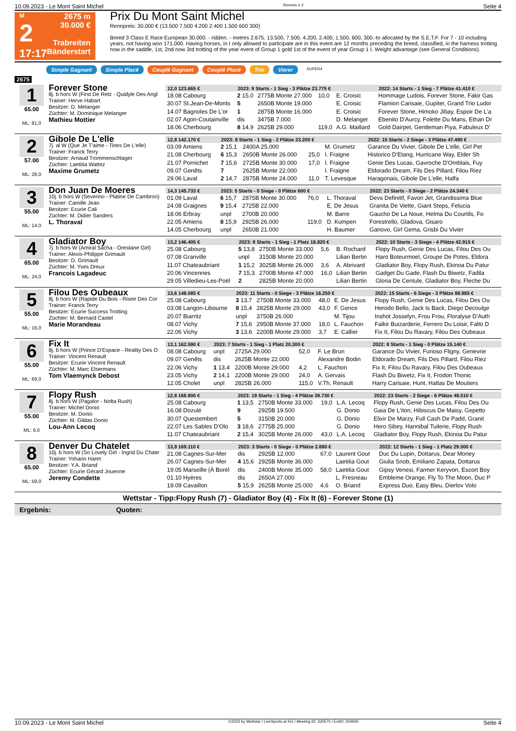10.09.2023 - Le Mont Saint Michel Rennen # 2 Seite 4
M
2
17:17
2675 m
30.000 €
Trabreiten
Bänderstart
Prix Du Mont Saint Michel
Rennpreis: 30.000 € (13.500 7.500 4.200 2.400 1.500 600 300)
Breed 3 Class E Race European 30.000. - ridden. - metres 2.675. 13.500, 7.500, 4.200, 2.400, 1.500, 600, 300.-to allocated by the S.E.T.F. For 7 - 10 including years, not having won 171.000. Having horses, in I only allowed to participate are in this event are 12 months preceding the breed, classified, in the harness trotting now in the saddle, 1st, 2nd now 3rd trotting of the year event of Group 1 gold 1st of the event of year Group 1 I. Weight advantage (see General Conditions).
Simple Gagnant Simple Placé Couplé Gagnant Couplé Placé Trio Vierer SUPER4
2675
1
65.00
ML: 81,0
Forever Stone
8j. b hors W (First De Retz - Quidyle Des Angl
Trainer: Herve Habart
Besitzer: D. Melanger
Züchter: M. Dominique Melanger
Mathieu Mottier
| 12,0 123.665 € | 2023: 9 Starts - 1 Sieg - 3 Plätze 23.775 € | | | | | 2022: 14 Starts - 1 Sieg - 7 Plätze 41.410 € |
| --- | --- | --- | --- | --- | --- | --- |
| 18.08 Cabourg | 2 15,0 | 2775B Monte 27.000 | 10,0 | E. Croisic | | Hommage Ludois, Forever Stone, Fakir Gas |
| 30.07 St.Jean-De-Monts | 5 | 2650B Monte 19.000 | | E. Croisic | | Flamion Carisaie, Gupiter, Grand Trio Ludoi |
| 14.07 Bagnoles De L'or | 1 | 2875B Monte 16.000 | | E. Croisic | | Forever Stone, Himoko Jibay, Espoir De L'a |
| 02.07 Agon-Coutainville | dis | 3475B 7.000 | | D. Melanger | | Ebenito D'Aurcy, Folette Du Mans, Ethan Dr |
| 18.06 Cherbourg | 8 14,9 | 2625B 29.000 | 119,0 | A.G. Maillard | | Gold Dairpet, Gentleman Piya, Fabuleux D' |
2
57.00
ML: 28,0
Gibole De L'elle
7j. al W (Que Je T'aime - Tines De L'elle)
Trainer: Franck Terry
Besitzer: Arnaud Trommenschlager
Züchter: Laetitia Wattez
Maxime Grumetz
| 12,8 142.170 € | 2023: 8 Starts - 1 Sieg - 2 Plätze 23.200 € | | | | | 2022: 15 Starts - 2 Siege - 3 Plätze 47.490 € |
| --- | --- | --- | --- | --- | --- | --- |
| 03.09 Amiens | 2 15,1 | 2400A 25.000 | | M. Grumetz | | Garance Du Vivier, Gibole De L'elle, Girl Pet |
| 21.08 Cherbourg | 6 15,3 | 2650B Monte 26.000 | 25,0 | I. Fraigne | | Historico D'Etang, Hurricane Way, Elder Sh |
| 21.07 Pornichet | 7 15,6 | 2725B Monte 30.000 | 17,0 | I. Fraigne | | Genie Des Lucas, Gavroche D'Omblais, Fuy |
| 09.07 Genêts | 7 | 2625B Monte 22.000 | | I. Fraigne | | Eldorado Dream, Fils Des Pillard, Filou Riez |
| 29.06 Laval | 2 14,7 | 2875B Monte 24.000 | 11,0 | T. Levesque | | Haragonais, Gibole De L'elle, Halfa |
3
55.00
ML: 14,0
Don Juan De Moeres
10j. b hors W (Severino - Platine De Cambron)
Trainer: Camille Jean
Besitzer: Ecurie Cali
Züchter: M. Didier Sanders
L. Thoraval
| 14,3 145.733 € | 2023: 5 Starts - 0 Siege - 0 Plätze 600 € | | | | | 2022: 23 Starts - 0 Siege - 2 Plätze 24.340 € |
| --- | --- | --- | --- | --- | --- | --- |
| 01.09 Laval | 6 15,7 | 2875B Monte 30.000 | 76,0 | L. Thoraval | | Devs Definitif, Favori Jet, Grandissima Blue |
| 24.08 Graignes | 9 15,4 | 2725B 22.000 | | E. De Jesus | | Granita De Viette, Giant Steps, Felucia |
| 18.06 Erbray | unpl | 2700B 20.000 | | M. Barre | | Gaucho De La Noue, Helma Du Courtils, Fo |
| 22.05 Amiens | 8 15,9 | 2925B 26.000 | 119,0 | D. Kumpen | | Forestrello, Gladova, Gisaro |
| 14.05 Cherbourg | unpl | 2650B 21.000 | | H. Baumer | | Ganovo, Girl Gema, Grisbi Du Vivier |
4
65.00
ML: 24,0
Gladiator Boy
7j. b hors W (Amiral Sacha - Orestane Girl)
Trainer: Alexis-Philippe Grimault
Besitzer: D. Grimault
Züchter: M. Yves Dreux
Francois Lagadeuc
| 13,2 146.405 € | 2023: 8 Starts - 1 Sieg - 1 Platz 18.820 € | | | | | 2022: 10 Starts - 3 Siege - 4 Plätze 42.915 € |
| --- | --- | --- | --- | --- | --- | --- |
| 25.08 Cabourg | 5 13,8 | 2750B Monte 33.000 | 5,6 | B. Rochard | | Flopy Rush, Genie Des Lucas, Filou Des Ou |
| 07.08 Granville | unpl | 3150B Monte 20.000 | | Lilian Bertin | | Haro Boteurmoel, Groupe De Potes, Eldora |
| 11.07 Chateaubriant | 1 15,2 | 3025B Monte 26.000 | 3,6 | A. Abrivard | | Gladiator Boy, Flopy Rush, Ekinoa Du Patur |
| 20.06 Vincennes | 7 15,3 | 2700B Monte 47.000 | 16,0 | Lilian Bertin | | Gadget Du Gade, Flash Du Biwetz, Fadila |
| 29.05 Villedieu-Les-Poël | 2 | 2825B Monte 20.000 | | Lilian Bertin | | Gloria De Centule, Gladiator Boy, Fleche Du |
5
55.00
ML: 16,0
Filou Des Oubeaux
8j. b hors W (Rapide Du Bois - Risee Des Cor
Trainer: Franck Terry
Besitzer: Ecurie Success Trotting
Züchter: M. Bernard Castel
Marie Morandeau
| 13,6 148.085 € | 2023: 11 Starts - 0 Siege - 3 Plätze 16.250 € | | | | | 2022: 15 Starts - 6 Siege - 3 Plätze 88.985 € |
| --- | --- | --- | --- | --- | --- | --- |
| 25.08 Cabourg | 3 13,7 | 2750B Monte 33.000 | 48,0 | E. De Jesus | | Flopy Rush, Genie Des Lucas, Filou Des Ou |
| 03.08 Langon-Libourne | 8 15,4 | 2825B Monte 29.000 | 43,0 | F. Gence | | Herodo Bello, Jack Is Back, Diego Decoulge |
| 20.07 Biarritz | unpl | 3750B 26.000 | | M. Tijou | | Inshot Josselyn, Frou Frou, Floralyse D'Auth |
| 08.07 Vichy | 7 15,6 | 2950B Monte 37.000 | 18,0 | L. Fauchon | | Falkir Buizarderie, Ferrero Du Loisir, Falto D |
| 22.06 Vichy | 3 13,6 | 2200B Monte 29.000 | 3,7 | E. Callier | | Fix It, Filou Du Ravary, Filou Des Oubeaux |
6
55.00
ML: 69,0
Fix It
8j. b hors W (Prince D'Espace - Reality Des O
Trainer: Vincent Renault
Besitzer: Ecurie Vincent Renault
Züchter: M. Marc Elsermans
Tom Vlaemynck Debost
| 13,1 162.590 € | 2023: 7 Starts - 1 Sieg - 1 Platz 20.300 € | | | | | 2022: 8 Starts - 1 Sieg - 0 Plätze 15.140 € |
| --- | --- | --- | --- | --- | --- | --- |
| 08.08 Cabourg | unpl | 2725A 29.000 | 52,0 | F. Le Brun | | Garance Du Vivier, Furioso Fligny, Genevrie |
| 09.07 Genêts | dis | 2625B Monte 22.000 | | Alexandre Bodin | | Eldorado Dream, Fils Des Pillard, Filou Riez |
| 22.06 Vichy | 1 13,4 | 2200B Monte 29.000 | 4,2 | L. Fauchon | | Fix It, Filou Du Ravary, Filou Des Oubeaux |
| 23.05 Vichy | 2 14,1 | 2200B Monte 29.000 | 24,0 | A. Gervais | | Flash Du Biwetz, Fix It, Frodon Thonic |
| 12.05 Cholet | unpl | 2825B 26.000 | 115,0 | V.Th. Renault | | Harry Carisaie, Hunt, Hatlas De Moutiers |
7
55.00
ML: 6,0
Flopy Rush
8j. b hors W (Pagalor - Nolta Rush)
Trainer: Michel Donio
Besitzer: M. Donio
Züchter: M. Gildas Donio
Lou-Ann Lecoq
| 12,8 168.900 € | 2023: 19 Starts - 1 Sieg - 4 Plätze 39.730 € | | | | | 2022: 23 Starts - 2 Siege - 6 Plätze 48.510 € |
| --- | --- | --- | --- | --- | --- | --- |
| 25.08 Cabourg | 1 13,5 | 2750B Monte 33.000 | 19,0 | L.A. Lecoq | | Flopy Rush, Genie Des Lucas, Filou Des Ou |
| 16.08 Dozulé | 9 | 2925B 19.500 | | G. Donio | | Gaia De L'iton, Hibiscus De Maisy, Gepetto |
| 30.07 Questembert | 5 | 3150B 20.000 | | G. Donio | | Elixir De Marzy, Full Cash De Padd, Granit |
| 22.07 Les Sables D'Olo | 3 18,6 | 2775B 25.000 | | G. Donio | | Hero Sibey, Hannibal Tuilerie, Flopy Rush |
| 11.07 Chateaubriant | 2 15,4 | 3025B Monte 26.000 | 43,0 | L.A. Lecoq | | Gladiator Boy, Flopy Rush, Ekinoa Du Patur |
8
65.00
ML: 59,0
Denver Du Chatelet
10j. b hors W (So Lovely Girl - Ingrid Du Chate
Trainer: Yohann Haret
Besitzer: Y.A. Briand
Züchter: Ecurie Gérard Jouenne
Jeremy Condette
| 13,9 169.110 € | 2023: 3 Starts - 0 Siege - 0 Plätze 2.880 € | | | | | 2022: 12 Starts - 1 Sieg - 1 Platz 29.500 € |
| --- | --- | --- | --- | --- | --- | --- |
| 21.08 Cagnes-Sur-Mer | dis | 2925B 12.000 | 67,0 | Laurent Gout | | Duc Du Lupin, Dottarus, Dear Money |
| 26.07 Cagnes-Sur-Mer | 4 15,6 | 2925B Monte 36.000 | | Laetitia Gout | | Giulia Snob, Emiliano Zapata, Dottarus |
| 19.05 Marseille (À Borél | dis | 2400B Monte 35.000 | 58,0 | Laetitia Gout | | Gipsy Venesi, Farmer Keryvon, Escort Boy |
| 01.10 Hyères | dis | 2650A 27.000 | | L. Fresneau | | Embleme Orange, Fly To The Moon, Duc P |
| 19.09 Cavaillon | 5 15,9 | 2625B Monte 25.000 | 4,6 | O. Briand | | Express Duo, Easy Bleu, Dierlov Volo |
Wettstar - Tipp:Flopy Rush (7) - Gladiator Boy (4) - Fix It (6) - Forever Stone (1)
Ergebnis: Quoten:
10.09.2023 - Le Mont Saint Michel ©2023 by Wettstar / LiveSports.at KG / Meeting ID: 330570 / ExtID: 254926 Seite 4